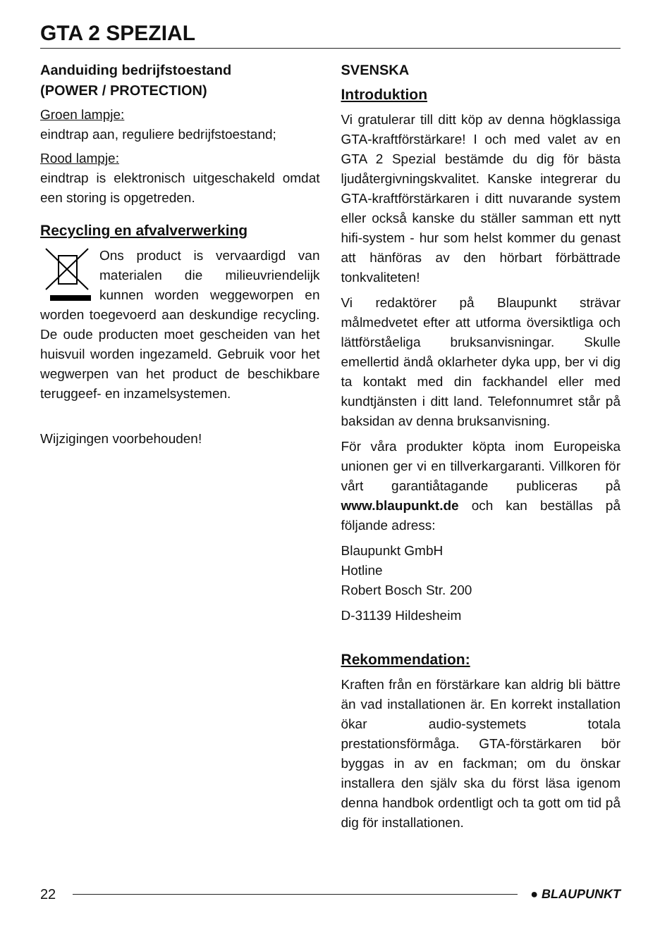GTA 2 SPEZIAL
Aanduiding bedrijfstoestand
(POWER / PROTECTION)
Groen lampje:
eindtrap aan, reguliere bedrijfstoestand;
Rood lampje:
eindtrap is elektronisch uitgeschakeld omdat een storing is opgetreden.
Recycling en afvalverwerking
Ons product is vervaardigd van materialen die milieuvriendelijk kunnen worden weggeworpen en worden toegevoerd aan deskundige recycling. De oude producten moet gescheiden van het huisvuil worden ingezameld. Gebruik voor het wegwerpen van het product de beschikbare teruggeef- en inzamelsystemen.
Wijzigingen voorbehouden!
SVENSKA
Introduktion
Vi gratulerar till ditt köp av denna högklassiga GTA-kraftförstärkare! I och med valet av en GTA 2 Spezial bestämde du dig för bästa ljudåtergivningskvalitet. Kanske integrerar du GTA-kraftförstärkaren i ditt nuvarande system eller också kanske du ställer samman ett nytt hifi-system - hur som helst kommer du genast att hänföras av den hörbart förbättrade tonkvaliteten!
Vi redaktörer på Blaupunkt strävar målmedvetet efter att utforma översiktliga och lättförståeliga bruksanvisningar. Skulle emellertid ändå oklarheter dyka upp, ber vi dig ta kontakt med din fackhandel eller med kundtjänsten i ditt land. Telefonnumret står på baksidan av denna bruksanvisning.
För våra produkter köpta inom Europeiska unionen ger vi en tillverkargaranti. Villkoren för vårt garantiåtagande publiceras på www.blaupunkt.de och kan beställas på följande adress:
Blaupunkt GmbH
Hotline
Robert Bosch Str. 200
D-31139 Hildesheim
Rekommendation:
Kraften från en förstärkare kan aldrig bli bättre än vad installationen är. En korrekt installation ökar audio-systemets totala prestationsförmåga. GTA-förstärkaren bör byggas in av en fackman; om du önskar installera den själv ska du först läsa igenom denna handbok ordentligt och ta gott om tid på dig för installationen.
22 ● BLAUPUNKT